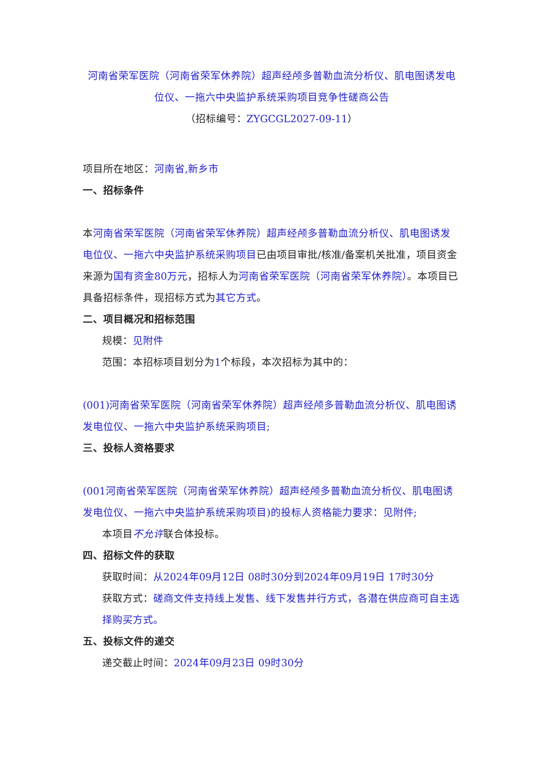河南省荣军医院（河南省荣军休养院）超声经颅多普勒血流分析仪、肌电图诱发电位仪、一拖六中央监护系统采购项目竞争性磋商公告
（招标编号：ZYGCGL2027-09-11）
项目所在地区：河南省,新乡市
一、招标条件
本河南省荣军医院（河南省荣军休养院）超声经颅多普勒血流分析仪、肌电图诱发电位仪、一拖六中央监护系统采购项目已由项目审批/核准/备案机关批准，项目资金来源为国有资金80万元，招标人为河南省荣军医院（河南省荣军休养院）。本项目已具备招标条件，现招标方式为其它方式。
二、项目概况和招标范围
规模：见附件
范围：本招标项目划分为1个标段，本次招标为其中的：
(001)河南省荣军医院（河南省荣军休养院）超声经颅多普勒血流分析仪、肌电图诱发电位仪、一拖六中央监护系统采购项目;
三、投标人资格要求
(001河南省荣军医院（河南省荣军休养院）超声经颅多普勒血流分析仪、肌电图诱发电位仪、一拖六中央监护系统采购项目)的投标人资格能力要求：见附件;
本项目不允许联合体投标。
四、招标文件的获取
获取时间：从2024年09月12日 08时30分到2024年09月19日 17时30分
获取方式：磋商文件支持线上发售、线下发售并行方式，各潜在供应商可自主选择购买方式。
五、投标文件的递交
递交截止时间：2024年09月23日 09时30分